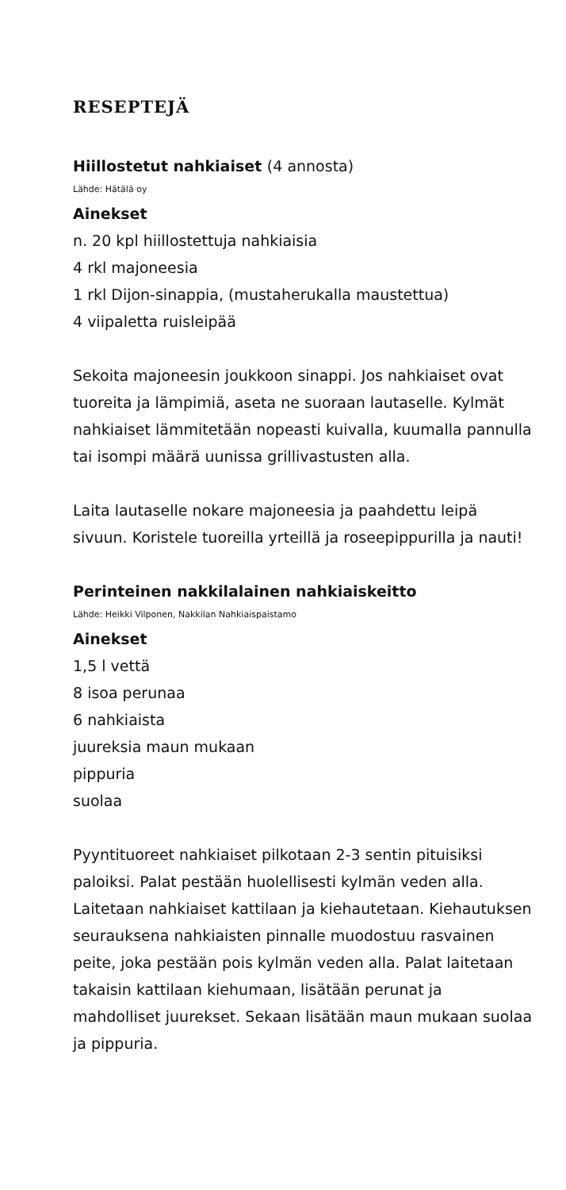RESEPTEJÄ
Hiillostetut nahkiaiset (4 annosta)
Lähde: Hätälä oy
Ainekset
n. 20 kpl hiillostettuja nahkiaisia
4 rkl majoneesia
1 rkl Dijon-sinappia, (mustaherukalla maustettua)
4 viipaletta ruisleipää
Sekoita majoneesin joukkoon sinappi. Jos nahkiaiset ovat tuoreita ja lämpimiä, aseta ne suoraan lautaselle. Kylmät nahkiaiset lämmitetään nopeasti kuivalla, kuumalla pannulla tai isompi määrä uunissa grillivastusten alla.
Laita lautaselle nokare majoneesia ja paahdettu leipä sivuun. Koristele tuoreilla yrteillä ja roseepippurilla ja nauti!
Perinteinen nakkilalainen nahkiaiskeitto
Lähde: Heikki Vilponen, Nakkilan Nahkiaispaistamo
Ainekset
1,5 l vettä
8 isoa perunaa
6 nahkiaista
juureksia maun mukaan
pippuria
suolaa
Pyyntituoreet nahkiaiset pilkotaan 2-3 sentin pituisiksi paloiksi. Palat pestään huolellisesti kylmän veden alla. Laitetaan nahkiaiset kattilaan ja kiehautetaan. Kiehautuksen seurauksena nahkiaisten pinnalle muodostuu rasvainen peite, joka pestään pois kylmän veden alla. Palat laitetaan takaisin kattilaan kiehumaan, lisätään perunat ja mahdolliset juurekset. Sekaan lisätään maun mukaan suolaa ja pippuria.